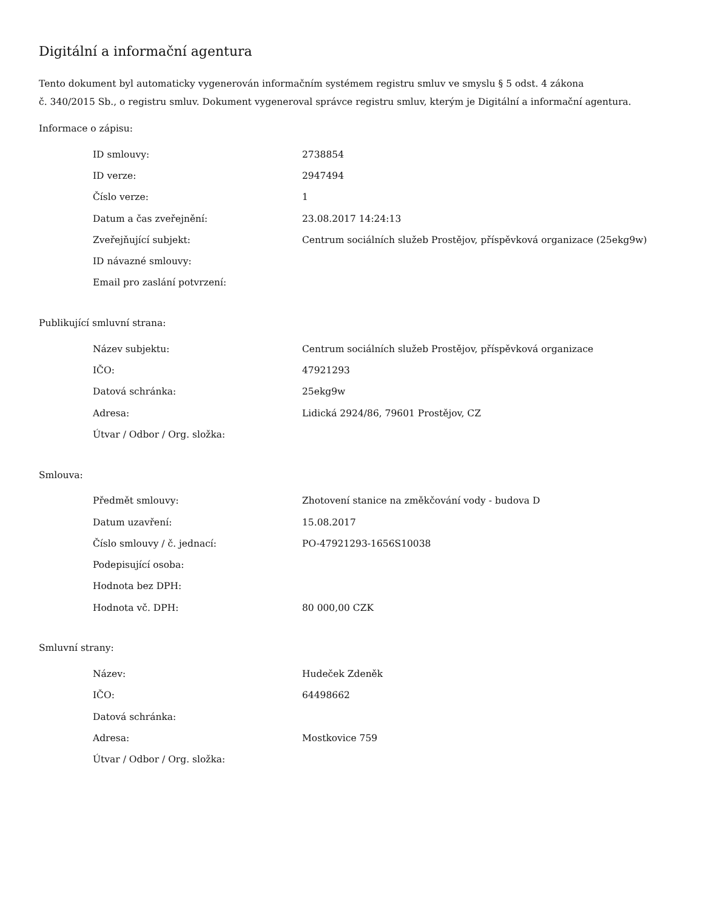Digitální a informační agentura
Tento dokument byl automaticky vygenerován informačním systémem registru smluv ve smyslu § 5 odst. 4 zákona
č. 340/2015 Sb., o registru smluv. Dokument vygeneroval správce registru smluv, kterým je Digitální a informační agentura.
Informace o zápisu:
| ID smlouvy: | 2738854 |
| ID verze: | 2947494 |
| Číslo verze: | 1 |
| Datum a čas zveřejnění: | 23.08.2017 14:24:13 |
| Zveřejňující subjekt: | Centrum sociálních služeb Prostějov, příspěvková organizace (25ekg9w) |
| ID návazné smlouvy: | |
| Email pro zaslání potvrzení: | |
Publikující smluvní strana:
| Název subjektu: | Centrum sociálních služeb Prostějov, příspěvková organizace |
| IČO: | 47921293 |
| Datová schránka: | 25ekg9w |
| Adresa: | Lidická 2924/86, 79601 Prostějov, CZ |
| Útvar / Odbor / Org. složka: | |
Smlouva:
| Předmět smlouvy: | Zhotovení stanice na změkčování vody - budova D |
| Datum uzavření: | 15.08.2017 |
| Číslo smlouvy / č. jednací: | PO-47921293-1656S10038 |
| Podepisující osoba: | |
| Hodnota bez DPH: | |
| Hodnota vč. DPH: | 80 000,00 CZK |
Smluvní strany:
| Název: | Hudeček Zdeněk |
| IČO: | 64498662 |
| Datová schránka: | |
| Adresa: | Mostkovice 759 |
| Útvar / Odbor / Org. složka: | |